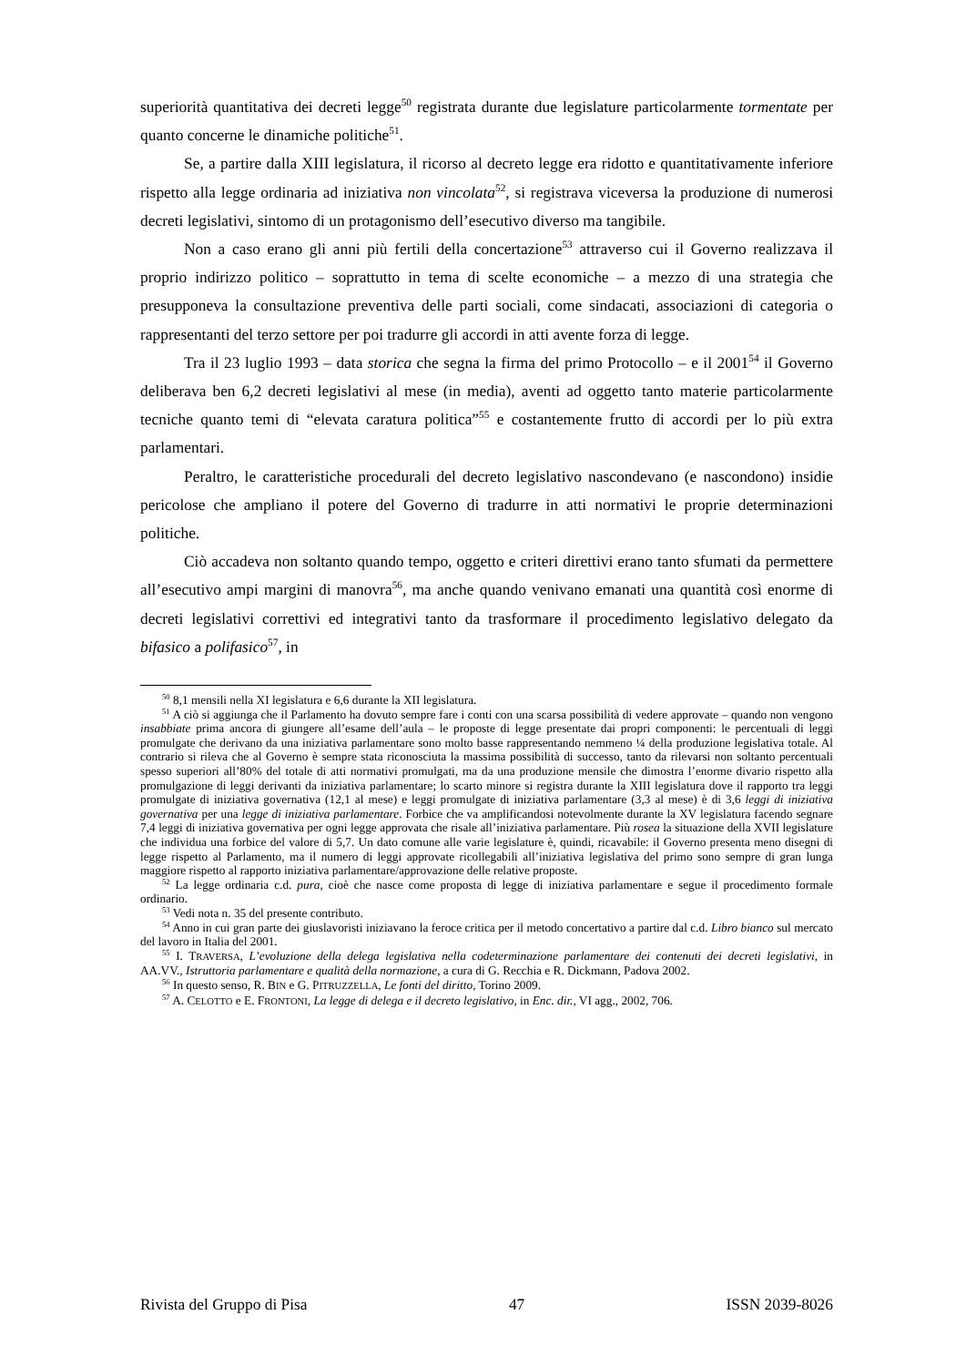superiorità quantitativa dei decreti legge<sup>50</sup> registrata durante due legislature particolarmente tormentate per quanto concerne le dinamiche politiche<sup>51</sup>.
Se, a partire dalla XIII legislatura, il ricorso al decreto legge era ridotto e quantitativamente inferiore rispetto alla legge ordinaria ad iniziativa non vincolata<sup>52</sup>, si registrava viceversa la produzione di numerosi decreti legislativi, sintomo di un protagonismo dell’esecutivo diverso ma tangibile.
Non a caso erano gli anni più fertili della concertazione<sup>53</sup> attraverso cui il Governo realizzava il proprio indirizzo politico – soprattutto in tema di scelte economiche – a mezzo di una strategia che presupponeva la consultazione preventiva delle parti sociali, come sindacati, associazioni di categoria o rappresentanti del terzo settore per poi tradurre gli accordi in atti avente forza di legge.
Tra il 23 luglio 1993 – data storica che segna la firma del primo Protocollo – e il 2001<sup>54</sup> il Governo deliberava ben 6,2 decreti legislativi al mese (in media), aventi ad oggetto tanto materie particolarmente tecniche quanto temi di “elevata caratura politica”<sup>55</sup> e costantemente frutto di accordi per lo più extra parlamentari.
Peraltro, le caratteristiche procedurali del decreto legislativo nascondevano (e nascondono) insidie pericolose che ampliano il potere del Governo di tradurre in atti normativi le proprie determinazioni politiche.
Ciò accadeva non soltanto quando tempo, oggetto e criteri direttivi erano tanto sfumati da permettere all’esecutivo ampi margini di manovra<sup>56</sup>, ma anche quando venivano emanati una quantità così enorme di decreti legislativi correttivi ed integrativi tanto da trasformare il procedimento legislativo delegato da bifasico a polifasico<sup>57</sup>, in
<sup>50</sup> 8,1 mensili nella XI legislatura e 6,6 durante la XII legislatura.
<sup>51</sup> A ciò si aggiunga che il Parlamento ha dovuto sempre fare i conti con una scarsa possibilità di vedere approvate – quando non vengono insabbiate prima ancora di giungere all’esame dell’aula – le proposte di legge presentate dai propri componenti: le percentuali di leggi promulgate che derivano da una iniziativa parlamentare sono molto basse rappresentando nemmeno ¼ della produzione legislativa totale. Al contrario si rileva che al Governo è sempre stata riconosciuta la massima possibilità di successo, tanto da rilevarsi non soltanto percentuali spesso superiori all’80% del totale di atti normativi promulgati, ma da una produzione mensile che dimostra l’enorme divario rispetto alla promulgazione di leggi derivanti da iniziativa parlamentare; lo scarto minore si registra durante la XIII legislatura dove il rapporto tra leggi promulgate di iniziativa governativa (12,1 al mese) e leggi promulgate di iniziativa parlamentare (3,3 al mese) è di 3,6 leggi di iniziativa governativa per una legge di iniziativa parlamentare. Forbice che va amplificandosi notevolmente durante la XV legislatura facendo segnare 7,4 leggi di iniziativa governativa per ogni legge approvata che risale all’iniziativa parlamentare. Più rosea la situazione della XVII legislature che individua una forbice del valore di 5,7. Un dato comune alle varie legislature è, quindi, ricavabile: il Governo presenta meno disegni di legge rispetto al Parlamento, ma il numero di leggi approvate ricollegabili all’iniziativa legislativa del primo sono sempre di gran lunga maggiore rispetto al rapporto iniziativa parlamentare/approvazione delle relative proposte.
<sup>52</sup> La legge ordinaria c.d. pura, cioè che nasce come proposta di legge di iniziativa parlamentare e segue il procedimento formale ordinario.
<sup>53</sup> Vedi nota n. 35 del presente contributo.
<sup>54</sup> Anno in cui gran parte dei giuslavoristi iniziavano la feroce critica per il metodo concertativo a partire dal c.d. Libro bianco sul mercato del lavoro in Italia del 2001.
<sup>55</sup> I. TRAVERSA, L’evoluzione della delega legislativa nella codeterminazione parlamentare dei contenuti dei decreti legislativi, in AA.VV., Istruttoria parlamentare e qualità della normazione, a cura di G. Recchia e R. Dickmann, Padova 2002.
<sup>56</sup> In questo senso, R. BIN e G. PITRUZZELLA, Le fonti del diritto, Torino 2009.
<sup>57</sup> A. CELOTTO e E. FRONTONI, La legge di delega e il decreto legislativo, in Enc. dir., VI agg., 2002, 706.
Rivista del Gruppo di Pisa 47 ISSN 2039-8026